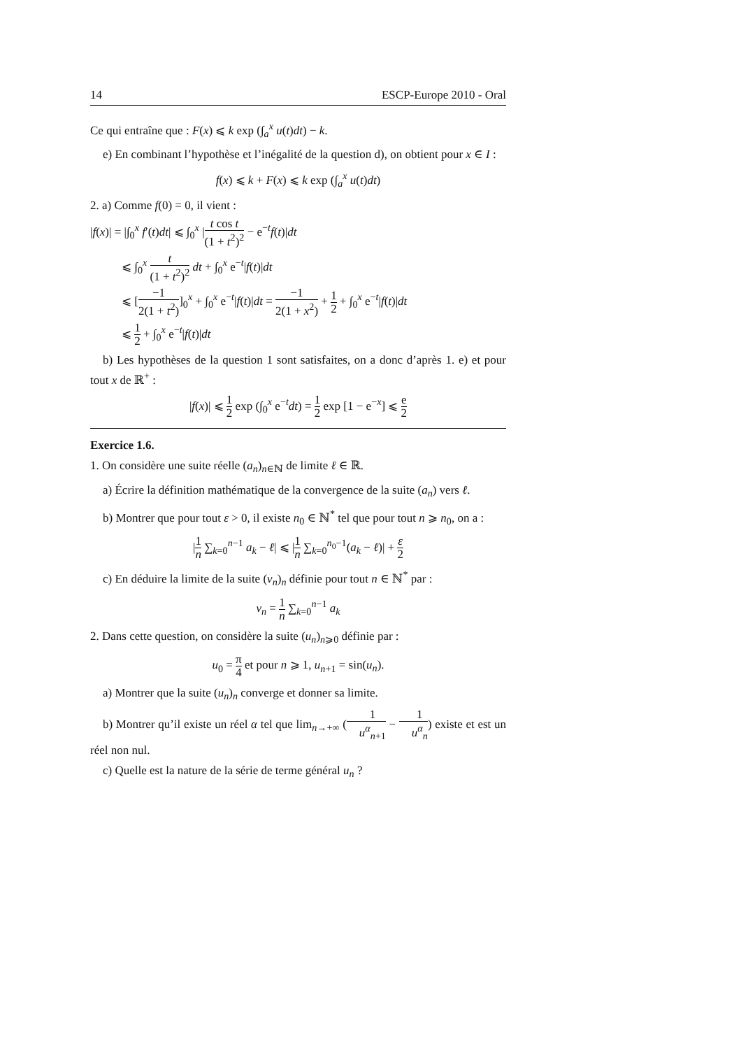14 ESCP-Europe 2010 - Oral
Ce qui entraîne que : F(x) ⩽ k exp (∫<sub>a</sub><sup>x</sup> u(t)dt) − k.
e) En combinant l’hypothèse et l’inégalité de la question d), on obtient pour x ∈ I :
f(x) ⩽ k + F(x) ⩽ k exp (∫<sub>a</sub><sup>x</sup> u(t)dt)
2. a) Comme f(0) = 0, il vient :
|f(x)| = |∫<sub>0</sub><sup>x</sup> f′(t)dt| ⩽ ∫<sub>0</sub><sup>x</sup> |t cos t (1 + t<sup>2</sup>)<sup>2</sup> − e<sup>−t</sup>f(t)|dt
⩽ ∫<sub>0</sub><sup>x</sup> t (1 + t<sup>2</sup>)<sup>2</sup> dt + ∫<sub>0</sub><sup>x</sup> e<sup>−t</sup>|f(t)|dt
⩽ [−1 2(1 + t<sup>2</sup>)]<sub>0</sub><sup>x</sup> + ∫<sub>0</sub><sup>x</sup> e<sup>−t</sup>|f(t)|dt = −1 2(1 + x<sup>2</sup>) + 1 2 + ∫<sub>0</sub><sup>x</sup> e<sup>−t</sup>|f(t)|dt
⩽ 1 2 + ∫<sub>0</sub><sup>x</sup> e<sup>−t</sup>|f(t)|dt
b) Les hypothèses de la question 1 sont satisfaites, on a donc d’après 1. e) et pour tout x de ℝ<sup>+</sup> :
|f(x)| ⩽ 1 2 exp (∫<sub>0</sub><sup>x</sup> e<sup>−t</sup>dt) = 1 2 exp [1 − e<sup>−x</sup>] ⩽ e 2
Exercice 1.6.
1. On considère une suite réelle (a<sub>n</sub>)<sub>n∈ℕ</sub> de limite ℓ ∈ ℝ.
a) Écrire la définition mathématique de la convergence de la suite (a<sub>n</sub>) vers ℓ.
b) Montrer que pour tout ε > 0, il existe n<sub>0</sub> ∈ ℕ<sup>*</sup> tel que pour tout n ⩾ n<sub>0</sub>, on a :
|1 n ∑<sub>k=0</sub><sup>n−1</sup> a<sub>k</sub> − ℓ| ⩽ |1 n ∑<sub>k=0</sub><sup>n<sub>0</sub>−1</sup>(a<sub>k</sub> − ℓ)| + ε 2
c) En déduire la limite de la suite (v<sub>n</sub>)<sub>n</sub> définie pour tout n ∈ ℕ<sup>*</sup> par :
v<sub>n</sub> = 1 n ∑<sub>k=0</sub><sup>n−1</sup> a<sub>k</sub>
2. Dans cette question, on considère la suite (u<sub>n</sub>)<sub>n⩾0</sub> définie par :
u<sub>0</sub> = π 4 et pour n ⩾ 1, u<sub>n+1</sub> = sin(u<sub>n</sub>).
a) Montrer que la suite (u<sub>n</sub>)<sub>n</sub> converge et donner sa limite.
b) Montrer qu’il existe un réel α tel que lim<sub>n→+∞</sub> (1 u<sup>α</sup><sub>n+1</sub> − 1 u<sup>α</sup><sub>n</sub>) existe et est un réel non nul.
c) Quelle est la nature de la série de terme général u<sub>n</sub> ?